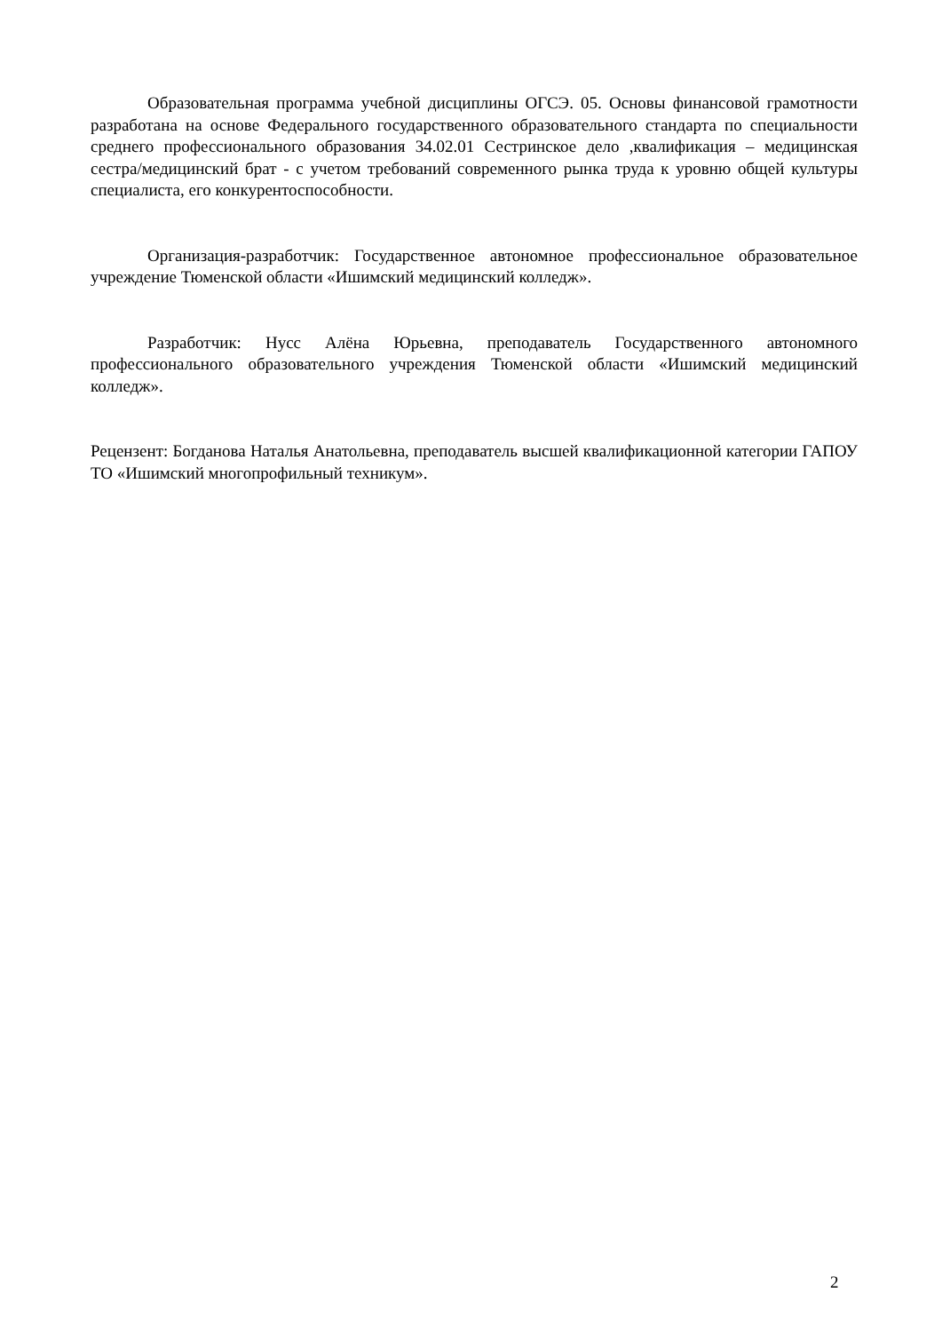Образовательная программа учебной дисциплины ОГСЭ. 05. Основы финансовой грамотности разработана на основе Федерального государственного образовательного стандарта по специальности среднего профессионального образования 34.02.01 Сестринское дело ,квалификация – медицинская сестра/медицинский брат - с учетом требований современного рынка труда к уровню общей культуры специалиста, его конкурентоспособности.
Организация-разработчик: Государственное автономное профессиональное образовательное учреждение Тюменской области «Ишимский медицинский колледж».
Разработчик: Нусс Алёна Юрьевна, преподаватель Государственного автономного профессионального образовательного учреждения Тюменской области «Ишимский медицинский колледж».
Рецензент: Богданова Наталья Анатольевна, преподаватель высшей квалификационной категории ГАПОУ ТО «Ишимский многопрофильный техникум».
2